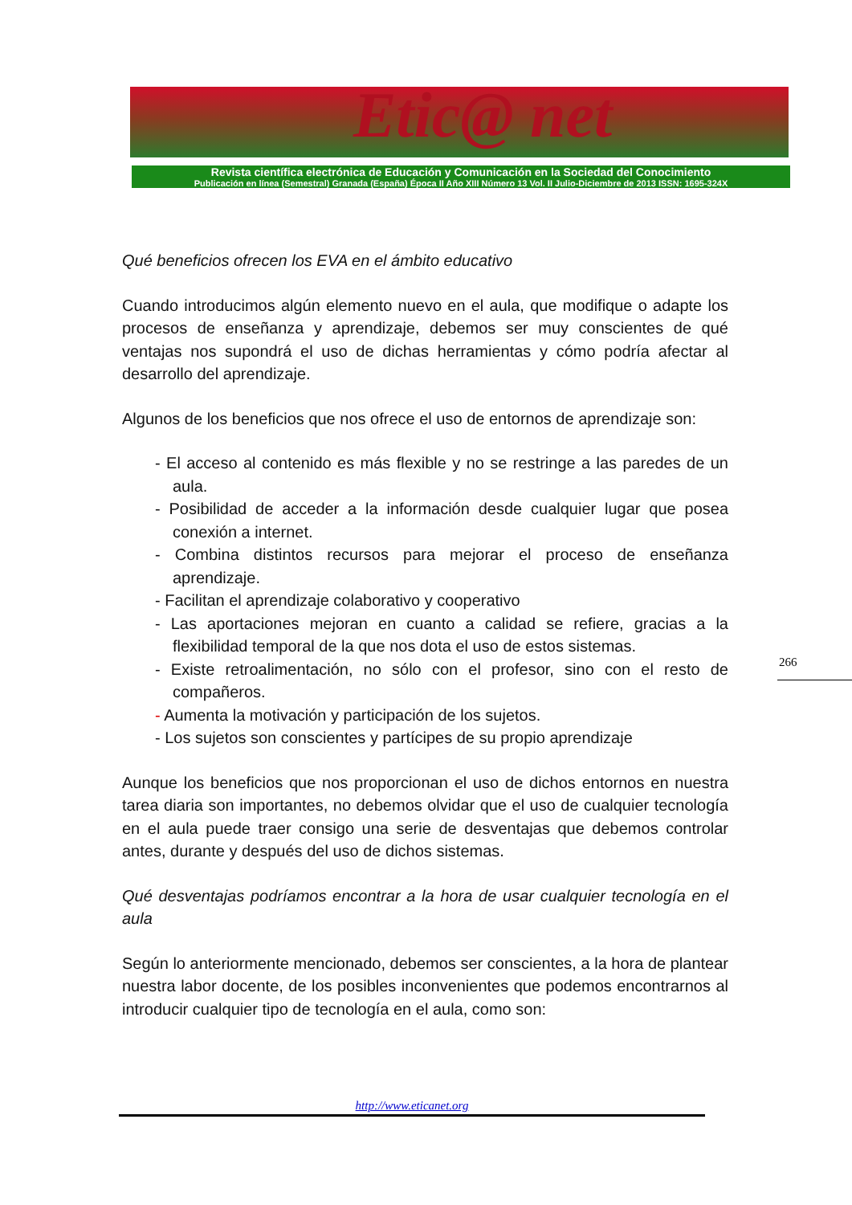Etic@ net
Revista científica electrónica de Educación y Comunicación en la Sociedad del Conocimiento
Publicación en línea (Semestral) Granada (España) Época II Año XIII Número 13 Vol. II Julio-Diciembre de 2013 ISSN: 1695-324X
Qué beneficios ofrecen los EVA en el ámbito educativo
Cuando introducimos algún elemento nuevo en el aula, que modifique o adapte los procesos de enseñanza y aprendizaje, debemos ser muy conscientes de qué ventajas nos supondrá el uso de dichas herramientas y cómo podría afectar al desarrollo del aprendizaje.
Algunos de los beneficios que nos ofrece el uso de entornos de aprendizaje son:
- El acceso al contenido es más flexible y no se restringe a las paredes de un aula.
- Posibilidad de acceder a la información desde cualquier lugar que posea conexión a internet.
- Combina distintos recursos para mejorar el proceso de enseñanza aprendizaje.
- Facilitan el aprendizaje colaborativo y cooperativo
- Las aportaciones mejoran en cuanto a calidad se refiere, gracias a la flexibilidad temporal de la que nos dota el uso de estos sistemas.
- Existe retroalimentación, no sólo con el profesor, sino con el resto de compañeros.
- Aumenta la motivación y participación de los sujetos.
- Los sujetos son conscientes y partícipes de su propio aprendizaje
Aunque los beneficios que nos proporcionan el uso de dichos entornos en nuestra tarea diaria son importantes, no debemos olvidar que el uso de cualquier tecnología en el aula puede traer consigo una serie de desventajas que debemos controlar antes, durante y después del uso de dichos sistemas.
Qué desventajas podríamos encontrar a la hora de usar cualquier tecnología en el aula
Según lo anteriormente mencionado, debemos ser conscientes, a la hora de plantear nuestra labor docente, de los posibles inconvenientes que podemos encontrarnos al introducir cualquier tipo de tecnología en el aula, como son:
266
http://www.eticanet.org